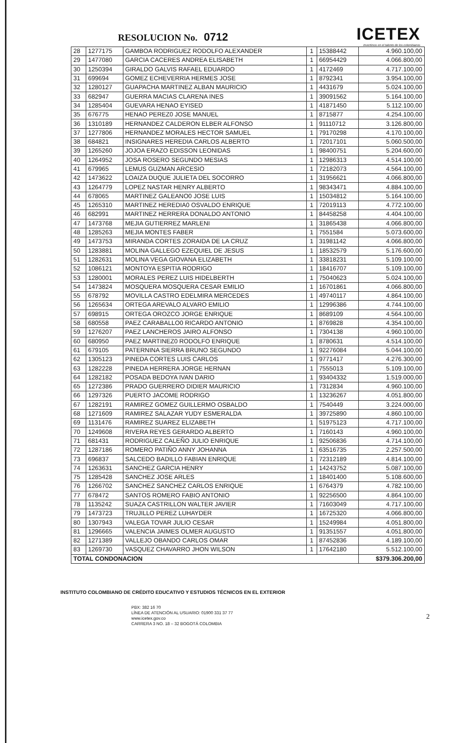RESOLUCION No. 0712
ICETEX
Invertimos en el talento de los colombianos
| 28 | 1277175 | GAMBOA RODRIGUEZ RODOLFO ALEXANDER | 1 | 15388442 | 4.960.100,00 |
| 29 | 1477080 | GARCIA CACERES ANDREA ELISABETH | 1 | 66954429 | 4.066.800,00 |
| 30 | 1250394 | GIRALDO GALVIS RAFAEL EDUARDO | 1 | 4172469 | 4.717.100,00 |
| 31 | 699694 | GOMEZ ECHEVERRIA HERMES JOSE | 1 | 8792341 | 3.954.100,00 |
| 32 | 1280127 | GUAPACHA MARTINEZ ALBAN MAURICIO | 1 | 4431679 | 5.024.100,00 |
| 33 | 682947 | GUERRA MACIAS CLARENA INES | 1 | 39091562 | 5.164.100,00 |
| 34 | 1285404 | GUEVARA HENAO EYISED | 1 | 41871450 | 5.112.100,00 |
| 35 | 676775 | HENAO PEREZ0 JOSE MANUEL | 1 | 8715877 | 4.254.100,00 |
| 36 | 1310189 | HERNANDEZ CALDERON ELBER ALFONSO | 1 | 91110712 | 3.126.800,00 |
| 37 | 1277806 | HERNANDEZ MORALES HECTOR SAMUEL | 1 | 79170298 | 4.170.100,00 |
| 38 | 684821 | INSIGNARES HEREDIA CARLOS ALBERTO | 1 | 72017101 | 5.060.500,00 |
| 39 | 1265260 | JOJOA ERAZO EDISSON LEONIDAS | 1 | 98400751 | 5.204.600,00 |
| 40 | 1264952 | JOSA ROSERO SEGUNDO MESIAS | 1 | 12986313 | 4.514.100,00 |
| 41 | 679965 | LEMUS GUZMAN ARCESIO | 1 | 72182073 | 4.564.100,00 |
| 42 | 1473622 | LOAIZA DUQUE JULIETA DEL SOCORRO | 1 | 31956621 | 4.066.800,00 |
| 43 | 1264779 | LOPEZ NASTAR HENRY ALBERTO | 1 | 98343471 | 4.884.100,00 |
| 44 | 678065 | MARTINEZ GALEANO0 JOSE LUIS | 1 | 15034812 | 5.164.100,00 |
| 45 | 1265310 | MARTINEZ HEREDIA0 OSVALDO ENRIQUE | 1 | 72019113 | 4.772.100,00 |
| 46 | 682991 | MARTINEZ HERRERA DONALDO ANTONIO | 1 | 84458258 | 4.404.100,00 |
| 47 | 1473768 | MEJIA GUTIERREZ MARLENI | 1 | 31865438 | 4.066.800,00 |
| 48 | 1285263 | MEJIA MONTES FABER | 1 | 7551584 | 5.073.600,00 |
| 49 | 1473753 | MIRANDA CORTES ZORAIDA DE LA CRUZ | 1 | 31981142 | 4.066.800,00 |
| 50 | 1283881 | MOLINA GALLEGO EZEQUIEL DE JESUS | 1 | 18532579 | 5.176.600,00 |
| 51 | 1282631 | MOLINA VEGA GIOVANA ELIZABETH | 1 | 33818231 | 5.109.100,00 |
| 52 | 1086121 | MONTOYA ESPITIA RODRIGO | 1 | 18416707 | 5.109.100,00 |
| 53 | 1280001 | MORALES PEREZ LUIS HIDELBERTH | 1 | 75040623 | 5.024.100,00 |
| 54 | 1473824 | MOSQUERA MOSQUERA CESAR EMILIO | 1 | 16701861 | 4.066.800,00 |
| 55 | 678792 | MOVILLA CASTRO EDELMIRA MERCEDES | 1 | 49740117 | 4.864.100,00 |
| 56 | 1265634 | ORTEGA AREVALO ALVARO EMILIO | 1 | 12996386 | 4.744.100,00 |
| 57 | 698915 | ORTEGA OROZCO JORGE ENRIQUE | 1 | 8689109 | 4.564.100,00 |
| 58 | 680558 | PAEZ CARABALLO0 RICARDO ANTONIO | 1 | 8769828 | 4.354.100,00 |
| 59 | 1276207 | PAEZ LANCHEROS JAIRO ALFONSO | 1 | 7304138 | 4.960.100,00 |
| 60 | 680950 | PAEZ MARTINEZ0 RODOLFO ENRIQUE | 1 | 8780631 | 4.514.100,00 |
| 61 | 679105 | PATERNINA SIERRA BRUNO SEGUNDO | 1 | 92276084 | 5.044.100,00 |
| 62 | 1305123 | PINEDA CORTES LUIS CARLOS | 1 | 9771417 | 4.276.300,00 |
| 63 | 1282228 | PINEDA HERRERA JORGE HERNAN | 1 | 7555013 | 5.109.100,00 |
| 64 | 1282182 | POSADA BEDOYA IVAN DARIO | 1 | 93404332 | 1.519.000,00 |
| 65 | 1272386 | PRADO GUERRERO DIDIER MAURICIO | 1 | 7312834 | 4.960.100,00 |
| 66 | 1297326 | PUERTO JACOME RODRIGO | 1 | 13236267 | 4.051.800,00 |
| 67 | 1282191 | RAMIREZ GOMEZ GUILLERMO OSBALDO | 1 | 7540449 | 3.224.000,00 |
| 68 | 1271609 | RAMIREZ SALAZAR YUDY ESMERALDA | 1 | 39725890 | 4.860.100,00 |
| 69 | 1131476 | RAMIREZ SUAREZ ELIZABETH | 1 | 51975123 | 4.717.100,00 |
| 70 | 1249608 | RIVERA REYES GERARDO ALBERTO | 1 | 7160143 | 4.960.100,00 |
| 71 | 681431 | RODRIGUEZ CALEÑO JULIO ENRIQUE | 1 | 92506836 | 4.714.100,00 |
| 72 | 1287186 | ROMERO PATIÑO ANNY JOHANNA | 1 | 63516735 | 2.257.500,00 |
| 73 | 696837 | SALCEDO BADILLO FABIAN ENRIQUE | 1 | 72312189 | 4.814.100,00 |
| 74 | 1263631 | SANCHEZ GARCIA HENRY | 1 | 14243752 | 5.087.100,00 |
| 75 | 1285428 | SANCHEZ JOSE ARLES | 1 | 18401400 | 5.108.600,00 |
| 76 | 1266702 | SANCHEZ SANCHEZ CARLOS ENRIQUE | 1 | 6764379 | 4.782.100,00 |
| 77 | 678472 | SANTOS ROMERO FABIO ANTONIO | 1 | 92256500 | 4.864.100,00 |
| 78 | 1135242 | SUAZA CASTRILLON WALTER JAVIER | 1 | 71603049 | 4.717.100,00 |
| 79 | 1473723 | TRUJILLO PEREZ LUHAYDER | 1 | 16725320 | 4.066.800,00 |
| 80 | 1307943 | VALEGA TOVAR JULIO CESAR | 1 | 15249984 | 4.051.800,00 |
| 81 | 1296665 | VALENCIA JAIMES OLMER AUGUSTO | 1 | 91351557 | 4.051.800,00 |
| 82 | 1271389 | VALLEJO OBANDO CARLOS OMAR | 1 | 87452836 | 4.189.100,00 |
| 83 | 1269730 | VASQUEZ CHAVARRO JHON WILSON | 1 | 17642180 | 5.512.100,00 |
| TOTAL CONDONACION | | | | | $379.306.200,00 |
INSTITUTO COLOMBIANO DE CRÉDITO EDUCATIVO Y ESTUDIOS TÉCNICOS EN EL EXTERIOR
PBX: 382 16 70
LÍNEA DE ATENCIÓN AL USUARIO: 01900 331 37 77
www.icetex.gov.co
CARRERA 3 NO. 18 – 32 BOGOTÁ COLOMBIA
2